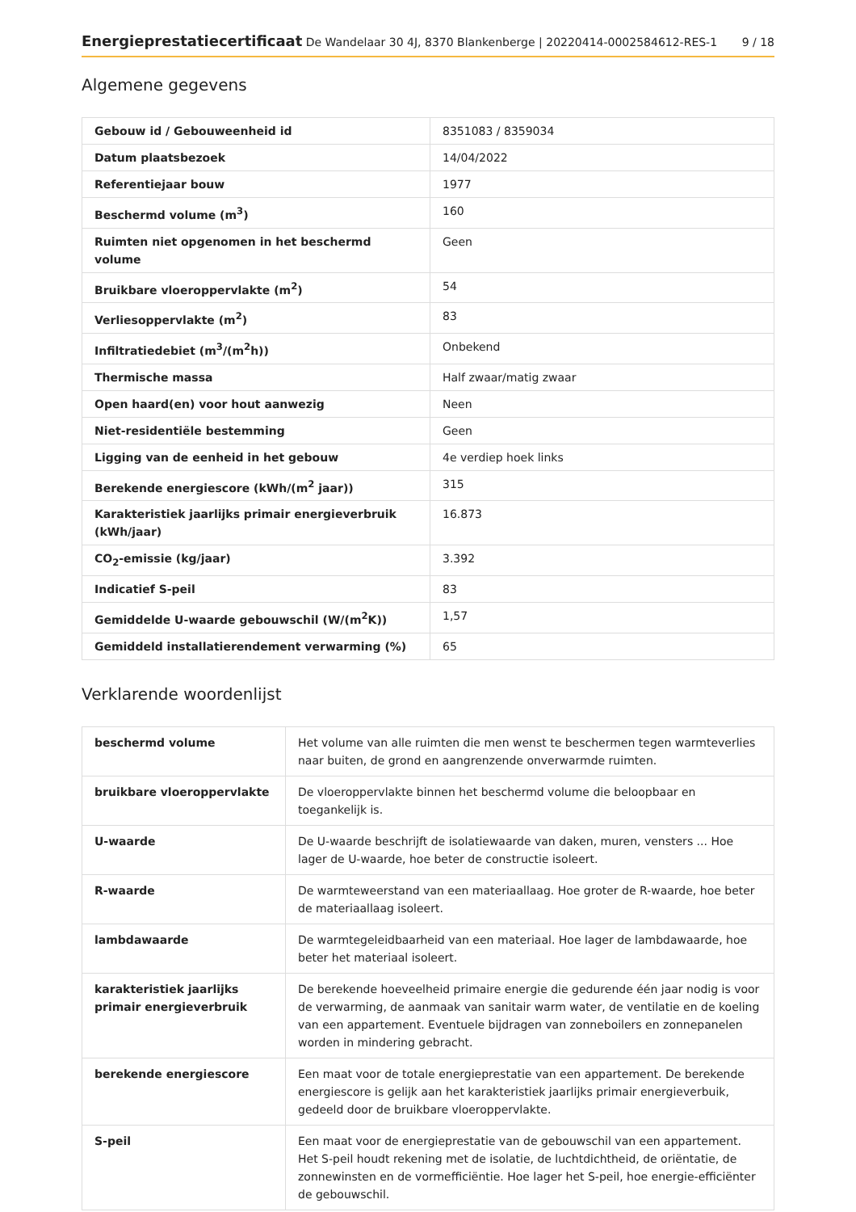Energieprestatiecertificaat De Wandelaar 30 4J, 8370 Blankenberge | 20220414-0002584612-RES-1 9 / 18
Algemene gegevens
| Gebouw id / Gebouweenheid id | 8351083 / 8359034 |
| Datum plaatsbezoek | 14/04/2022 |
| Referentiejaar bouw | 1977 |
| Beschermd volume (m<sup>3</sup>) | 160 |
| Ruimten niet opgenomen in het beschermd volume | Geen |
| Bruikbare vloeroppervlakte (m<sup>2</sup>) | 54 |
| Verliesoppervlakte (m<sup>2</sup>) | 83 |
| Infiltratiedebiet (m<sup>3</sup>/(m<sup>2</sup>h)) | Onbekend |
| Thermische massa | Half zwaar/matig zwaar |
| Open haard(en) voor hout aanwezig | Neen |
| Niet-residentiële bestemming | Geen |
| Ligging van de eenheid in het gebouw | 4e verdiep hoek links |
| Berekende energiescore (kWh/(m<sup>2</sup> jaar)) | 315 |
| Karakteristiek jaarlijks primair energieverbruik (kWh/jaar) | 16.873 |
| CO<sub>2</sub>-emissie (kg/jaar) | 3.392 |
| Indicatief S-peil | 83 |
| Gemiddelde U-waarde gebouwschil (W/(m<sup>2</sup>K)) | 1,57 |
| Gemiddeld installatierendement verwarming (%) | 65 |
Verklarende woordenlijst
| beschermd volume | Het volume van alle ruimten die men wenst te beschermen tegen warmteverlies naar buiten, de grond en aangrenzende onverwarmde ruimten. |
| bruikbare vloeroppervlakte | De vloeroppervlakte binnen het beschermd volume die beloopbaar en toegankelijk is. |
| U-waarde | De U-waarde beschrijft de isolatiewaarde van daken, muren, vensters ... Hoe lager de U-waarde, hoe beter de constructie isoleert. |
| R-waarde | De warmteweerstand van een materiaallaag. Hoe groter de R-waarde, hoe beter de materiaallaag isoleert. |
| lambdawaarde | De warmtegeleidbaarheid van een materiaal. Hoe lager de lambdawaarde, hoe beter het materiaal isoleert. |
| karakteristiek jaarlijks primair energieverbruik | De berekende hoeveelheid primaire energie die gedurende één jaar nodig is voor de verwarming, de aanmaak van sanitair warm water, de ventilatie en de koeling van een appartement. Eventuele bijdragen van zonneboilers en zonnepanelen worden in mindering gebracht. |
| berekende energiescore | Een maat voor de totale energieprestatie van een appartement. De berekende energiescore is gelijk aan het karakteristiek jaarlijks primair energieverbuik, gedeeld door de bruikbare vloeroppervlakte. |
| S-peil | Een maat voor de energieprestatie van de gebouwschil van een appartement. Het S-peil houdt rekening met de isolatie, de luchtdichtheid, de oriëntatie, de zonnewinsten en de vormefficiëntie. Hoe lager het S-peil, hoe energie-efficiënter de gebouwschil. |